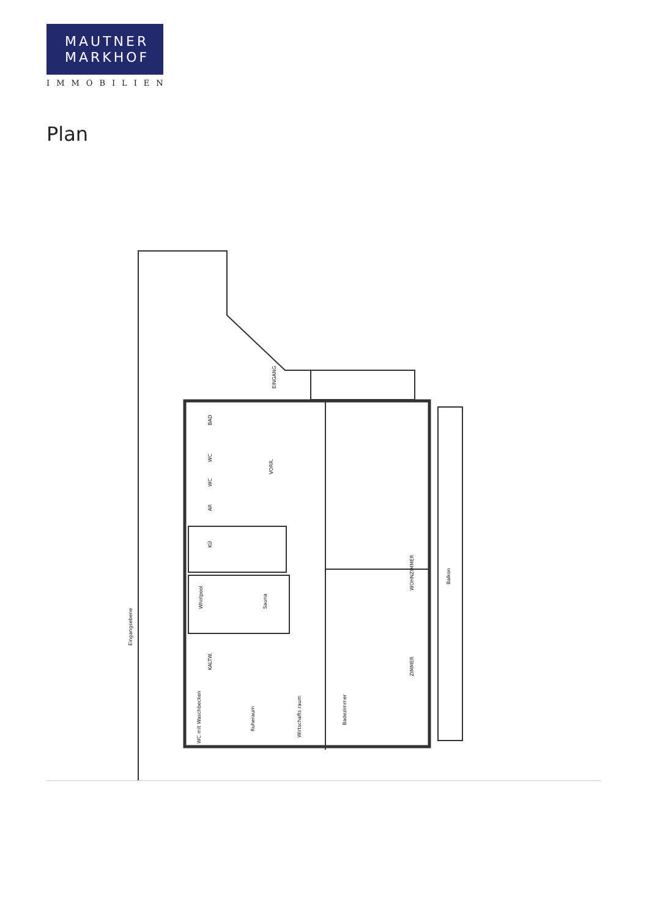MAUTNER
MARKHOF
IMMOBILIEN
Plan
Eingangsebene
WOHNZIMMER
ZIMMER
Balkon
VORR.
BAD
WC
WC
AR
KÜ
Whirlpool
Sauna
KALTW.
WC mit Waschbecken
Ruheraum
Wirtschafts raum
Badezimmer
EINGANG